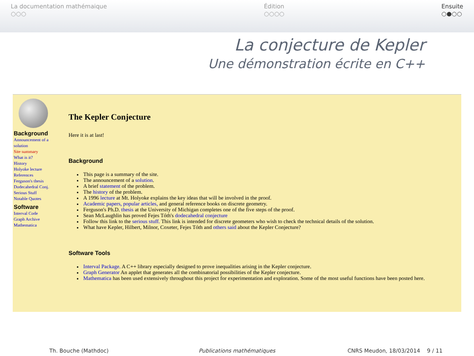La documentation mathémaique
○○○
Édition
○○○○
Ensuite
○●○○
La conjecture de Kepler
Une démonstration écrite en C++
Background
Announcement of a solution
Site summary
What is it?
History
Holyoke lecture
References
Ferguson's thesis
Dodecahedral Conj.
Serious Stuff
Notable Quotes
Software
Interval Code
Graph Archive
Mathematica
The Kepler Conjecture
Here it is at last!
Background
This page is a summary of the site.
The announcement of a solution.
A brief statement of the problem.
The history of the problem.
A 1996 lecture at Mt. Holyoke explains the key ideas that will be involved in the proof.
Academic papers, popular articles, and general reference books on discrete geometry.
Ferguson's Ph.D. thesis at the University of Michigan completes one of the five steps of the proof.
Sean McLaughlin has proved Fejes Tóth's dodecahedral conjecture
Follow this link to the serious stuff. This link is intended for discrete geometers who wish to check the technical details of the solution.
What have Kepler, Hilbert, Milnor, Coxeter, Fejes Tóth and others said about the Kepler Conjecture?
Software Tools
Interval Package. A C++ library especially designed to prove inequalities arising in the Kepler conjecture.
Graph Generator An applet that generates all the combinatorial possibilities of the Kepler conjecture.
Mathematica has been used extensively throughout this project for experimentation and exploration. Some of the most useful functions have been posted here.
Th. Bouche (Mathdoc) Publications mathématiques CNRS Meudon, 18/03/2014 9 / 11